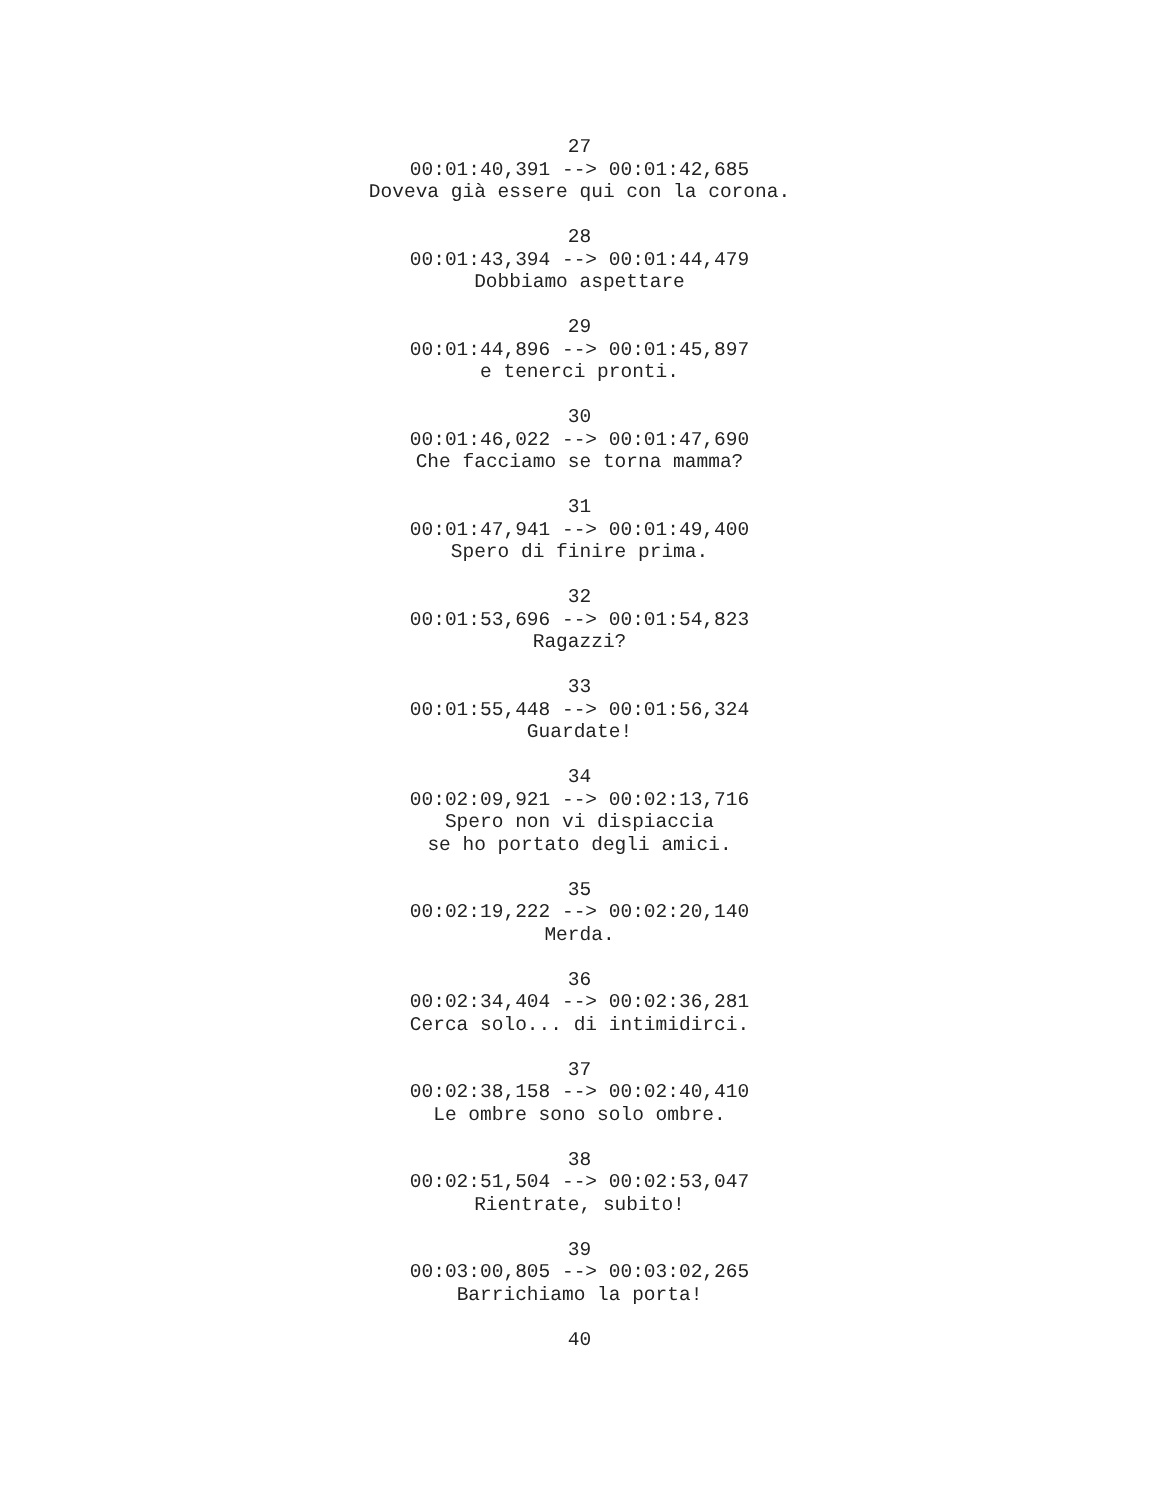27
00:01:40,391 --> 00:01:42,685
Doveva già essere qui con la corona.
28
00:01:43,394 --> 00:01:44,479
Dobbiamo aspettare
29
00:01:44,896 --> 00:01:45,897
e tenerci pronti.
30
00:01:46,022 --> 00:01:47,690
Che facciamo se torna mamma?
31
00:01:47,941 --> 00:01:49,400
Spero di finire prima.
32
00:01:53,696 --> 00:01:54,823
Ragazzi?
33
00:01:55,448 --> 00:01:56,324
Guardate!
34
00:02:09,921 --> 00:02:13,716
Spero non vi dispiaccia
se ho portato degli amici.
35
00:02:19,222 --> 00:02:20,140
Merda.
36
00:02:34,404 --> 00:02:36,281
Cerca solo... di intimidirci.
37
00:02:38,158 --> 00:02:40,410
Le ombre sono solo ombre.
38
00:02:51,504 --> 00:02:53,047
Rientrate, subito!
39
00:03:00,805 --> 00:03:02,265
Barrichiamo la porta!
40